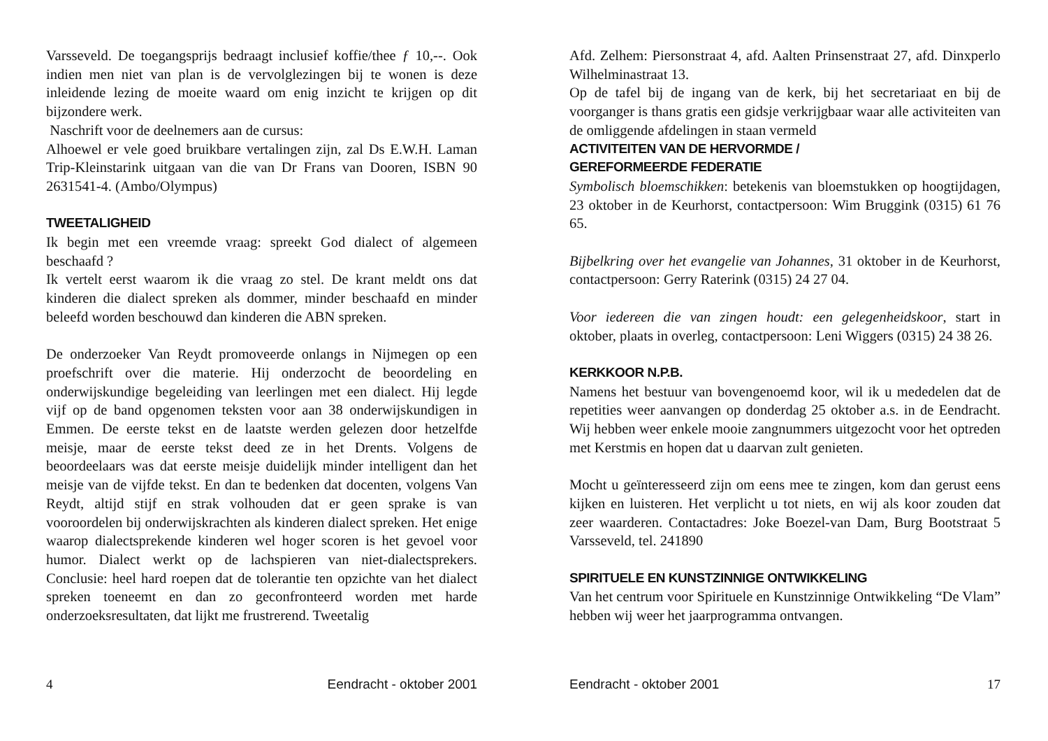Varsseveld. De toegangsprijs bedraagt inclusief koffie/thee ƒ 10,--. Ook indien men niet van plan is de vervolglezingen bij te wonen is deze inleidende lezing de moeite waard om enig inzicht te krijgen op dit bijzondere werk.
Naschrift voor de deelnemers aan de cursus:
Alhoewel er vele goed bruikbare vertalingen zijn, zal Ds E.W.H. Laman Trip-Kleinstarink uitgaan van die van Dr Frans van Dooren, ISBN 90 2631541-4. (Ambo/Olympus)
TWEETALIGHEID
Ik begin met een vreemde vraag: spreekt God dialect of algemeen beschaafd ?
Ik vertelt eerst waarom ik die vraag zo stel. De krant meldt ons dat kinderen die dialect spreken als dommer, minder beschaafd en minder beleefd worden beschouwd dan kinderen die ABN spreken.
De onderzoeker Van Reydt promoveerde onlangs in Nijmegen op een proefschrift over die materie. Hij onderzocht de beoordeling en onderwijskundige begeleiding van leerlingen met een dialect. Hij legde vijf op de band opgenomen teksten voor aan 38 onderwijskundigen in Emmen. De eerste tekst en de laatste werden gelezen door hetzelfde meisje, maar de eerste tekst deed ze in het Drents. Volgens de beoordeelaars was dat eerste meisje duidelijk minder intelligent dan het meisje van de vijfde tekst. En dan te bedenken dat docenten, volgens Van Reydt, altijd stijf en strak volhouden dat er geen sprake is van vooroordelen bij onderwijskrachten als kinderen dialect spreken. Het enige waarop dialectsprekende kinderen wel hoger scoren is het gevoel voor humor. Dialect werkt op de lachspieren van niet-dialectsprekers. Conclusie: heel hard roepen dat de tolerantie ten opzichte van het dialect spreken toeneemt en dan zo geconfronteerd worden met harde onderzoeksresultaten, dat lijkt me frustrerend. Tweetalig
4 Eendracht - oktober 2001
Afd. Zelhem: Piersonstraat 4, afd. Aalten Prinsenstraat 27, afd. Dinxperlo Wilhelminastraat 13.
Op de tafel bij de ingang van de kerk, bij het secretariaat en bij de voorganger is thans gratis een gidsje verkrijgbaar waar alle activiteiten van de omliggende afdelingen in staan vermeld
ACTIVITEITEN VAN DE HERVORMDE /
GEREFORMEERDE FEDERATIE
Symbolisch bloemschikken: betekenis van bloemstukken op hoogtijdagen, 23 oktober in de Keurhorst, contactpersoon: Wim Bruggink (0315) 61 76 65.
Bijbelkring over het evangelie van Johannes, 31 oktober in de Keurhorst, contactpersoon: Gerry Raterink (0315) 24 27 04.
Voor iedereen die van zingen houdt: een gelegenheidskoor, start in oktober, plaats in overleg, contactpersoon: Leni Wiggers (0315) 24 38 26.
KERKKOOR N.P.B.
Namens het bestuur van bovengenoemd koor, wil ik u mededelen dat de repetities weer aanvangen op donderdag 25 oktober a.s. in de Eendracht. Wij hebben weer enkele mooie zangnummers uitgezocht voor het optreden met Kerstmis en hopen dat u daarvan zult genieten.
Mocht u geïnteresseerd zijn om eens mee te zingen, kom dan gerust eens kijken en luisteren. Het verplicht u tot niets, en wij als koor zouden dat zeer waarderen. Contactadres: Joke Boezel-van Dam, Burg Bootstraat 5 Varsseveld, tel. 241890
SPIRITUELE EN KUNSTZINNIGE ONTWIKKELING
Van het centrum voor Spirituele en Kunstzinnige Ontwikkeling “De Vlam” hebben wij weer het jaarprogramma ontvangen.
Eendracht - oktober 2001 17